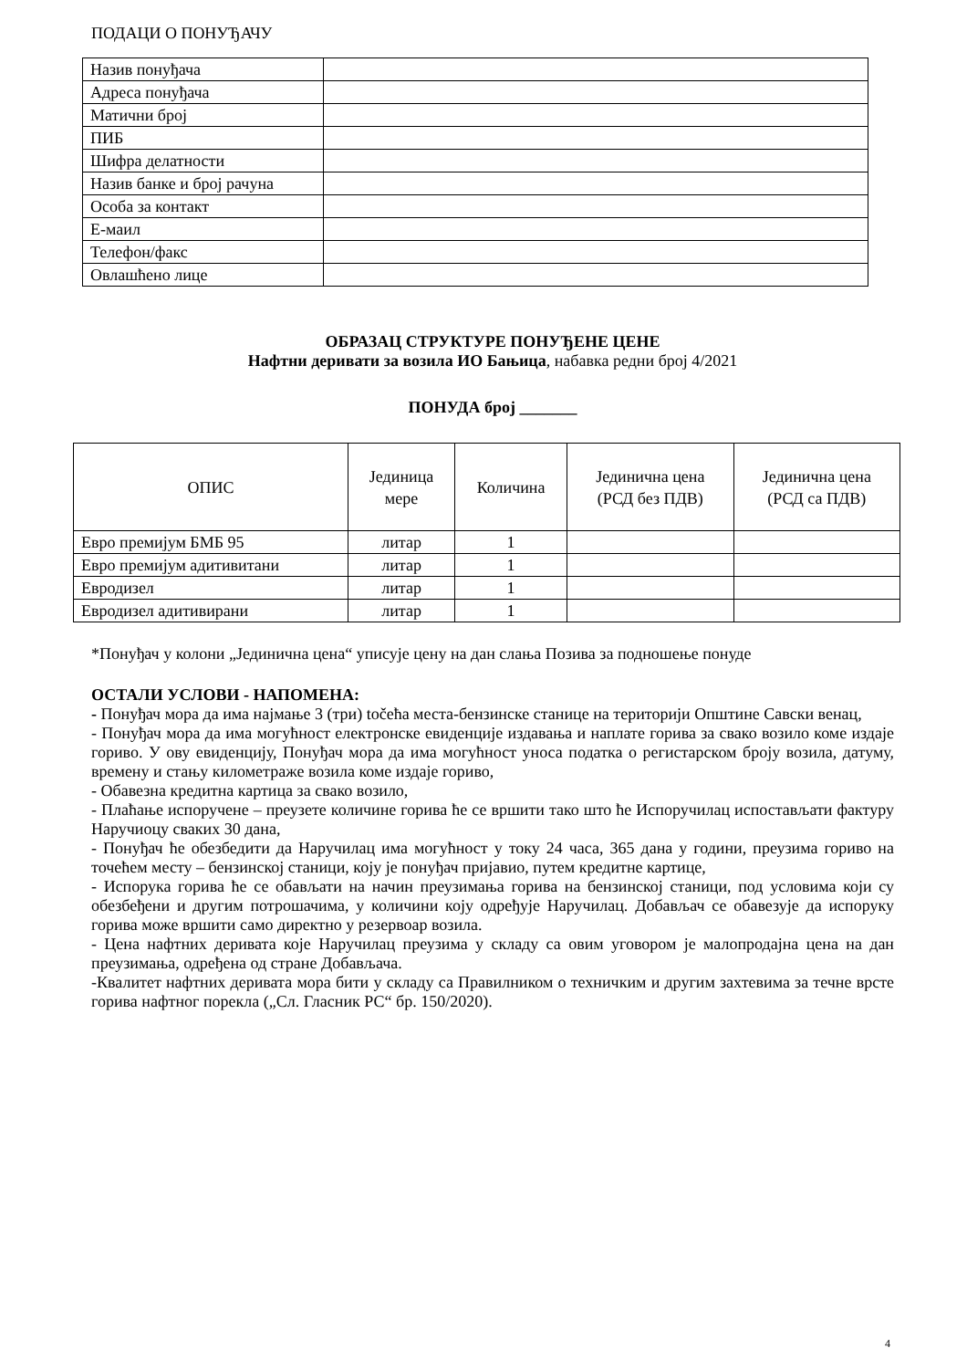ПОДАЦИ О ПОНУЂАЧУ
| Назив понуђача | |
| Адреса понуђача | |
| Матични број | |
| ПИБ | |
| Шифра делатности | |
| Назив банке и број рачуна | |
| Особа за контакт | |
| Е-маил | |
| Телефон/факс | |
| Овлашћено лице | |
ОБРАЗАЦ СТРУКТУРЕ ПОНУЂЕНЕ ЦЕНЕ
Нафтни деривати за возила ИО Бањица, набавка редни број 4/2021
ПОНУДА број _______
| ОПИС | Јединица мере | Количина | Јединична цена (РСД без ПДВ) | Јединична цена (РСД са ПДВ) |
| --- | --- | --- | --- | --- |
| Евро премијум БМБ 95 | литар | 1 | | |
| Евро премијум адитивитани | литар | 1 | | |
| Евродизел | литар | 1 | | |
| Евродизел адитивирани | литар | 1 | | |
*Понуђач у колони „Јединична цена“ уписује цену на дан слања Позива за подношење понуде
ОСТАЛИ УСЛОВИ - НАПОМЕНА:
- Понуђач мора да има најмање 3 (три) točeћа места-бензинске станице на територији Општине Савски венац,
- Понуђач мора да има могућност електронске евиденције издавања и наплате горива за свако возило коме издаје гориво. У ову евиденцију, Понуђач мора да има могућност уноса податка о регистарском броју возила, датуму, времену и стању километраже возила коме издаје гориво,
- Обавезна кредитна картица за свако возило,
- Плаћање испоручене – преузете количине горива ће се вршити тако што ће Испоручилац испостављати фактуру Наручиоцу сваких 30 дана,
- Понуђач ће обезбедити да Наручилац има могућност у току 24 часа, 365 дана у години, преузима гориво на точећем месту – бензинској станици, коју је понуђач пријавио, путем кредитне картице,
- Испорука горива ће се обављати на начин преузимања горива на бензинској станици, под условима који су обезбеђени и другим потрошачима, у количини коју одређује Наручилац. Добављач се обавезује да испоруку горива може вршити само директно у резервоар возила.
- Цена нафтних деривата које Наручилац преузима у складу са овим уговором је малопродајна цена на дан преузимања, одређена од стране Добављача.
-Квалитет нафтних деривата мора бити у складу са Правилником о техничким и другим захтевима за течне врсте горива нафтног порекла („Сл. Гласник РС“ бр. 150/2020).
4